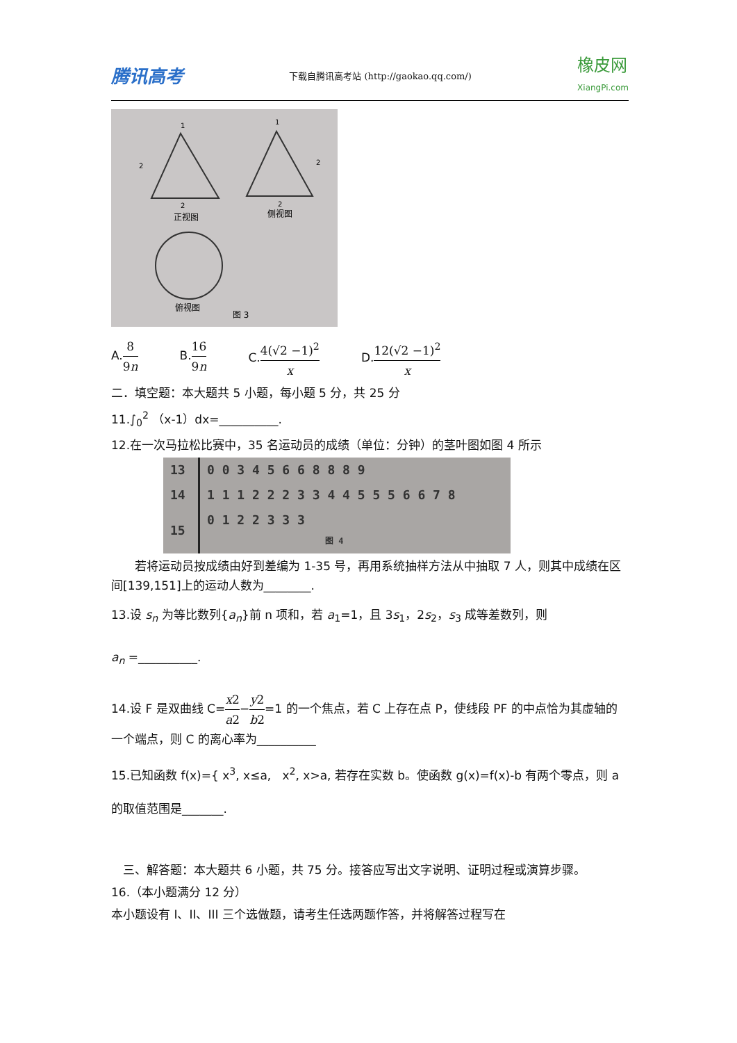腾讯高考 下载自腾讯高考站 (http://gaokao.qq.com/) 橡皮网
XiangPi.com
正视图
侧视图
俯视图
图 3
1
1
2
2
2
2
A.8 9n B.16 9n C.4(√2 −1)<sup>2</sup> x D.12(√2 −1)<sup>2</sup> x
二．填空题：本大题共 5 小题，每小题 5 分，共 25 分
11.∫<sub>0</sub><sup>2</sup> （x-1）dx=__________.
12.在一次马拉松比赛中，35 名运动员的成绩（单位：分钟）的茎叶图如图 4 所示
| 13 | 0 0 3 4 5 6 6 8 8 8 9 |
| 14 | 1 1 1 2 2 2 3 3 4 4 5 5 5 6 6 7 8 |
| 15 | 0 1 2 2 3 3 3 图 4 |
　　若将运动员按成绩由好到差编为 1-35 号，再用系统抽样方法从中抽取 7 人，则其中成绩在区间[139,151]上的运动人数为________.
13.设 s<sub>n</sub> 为等比数列{a<sub>n</sub>}前 n 项和，若 a<sub>1</sub>=1，且 3s<sub>1</sub>，2s<sub>2</sub>，s<sub>3</sub> 成等差数列，则
a<sub>n</sub> =__________.
14.设 F 是双曲线 C=x2 a2−y2 b2=1 的一个焦点，若 C 上存在点 P，使线段 PF 的中点恰为其虚轴的一个端点，则 C 的离心率为__________
15.已知函数 f(x)={ x<sup>3</sup>, x≤a, x<sup>2</sup>, x>a, 若存在实数 b。使函数 g(x)=f(x)-b 有两个零点，则 a
的取值范围是_______.
　三、解答题：本大题共 6 小题，共 75 分。接答应写出文字说明、证明过程或演算步骤。
16.（本小题满分 12 分）
本小题设有 I、II、III 三个选做题，请考生任选两题作答，并将解答过程写在